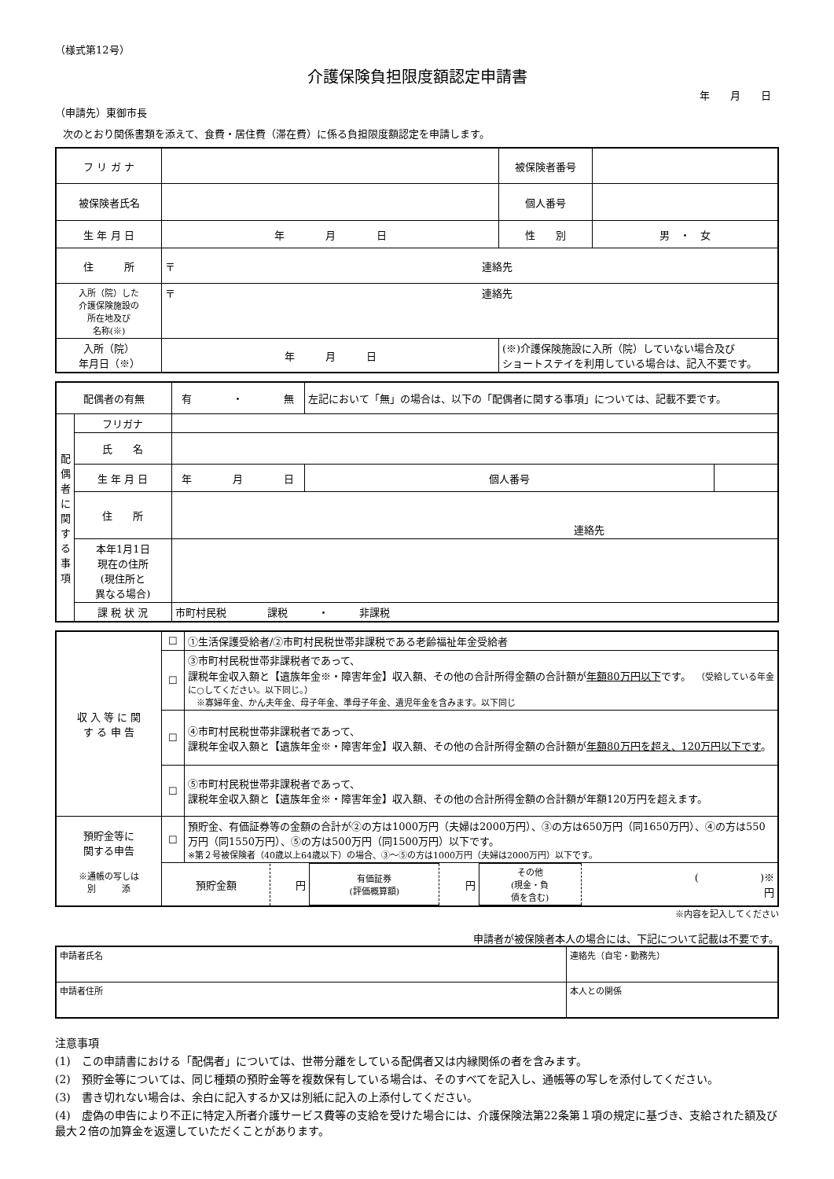（様式第12号）
介護保険負担限度額認定申請書
年　　月　　日
（申請先）東御市長
次のとおり関係書類を添えて、食費・居住費（滞在費）に係る負担限度額認定を申請します。
| フ リ ガ ナ | | 被保険者番号 | |
| 被保険者氏名 | | 個人番号 | |
| 生 年 月 日 | 年 月 日 | 性 別 | 男 ・ 女 |
| 住 所 | 〒 連絡先 | | |
| 入所（院）した 介護保険施設の 所在地及び 名称(※) | 〒 連絡先 | | |
| 入所（院） 年月日（※） | 年 月 日 | (※)介護保険施設に入所（院）していない場合及び ショートステイを利用している場合は、記入不要です。 | |
| 配偶者の有無 | | 有 ・ 無 | 左記において「無」の場合は、以下の「配偶者に関する事項」については、記載不要です。 | |
| 配 偶 者 に 関 す る 事 項 | フリガナ | | | |
| | 氏 名 | | | |
| | 生 年 月 日 | 年 月 日 | 個人番号 | |
| | 住 所 | 連絡先 | | |
| | 本年1月1日 現在の住所 (現住所と 異なる場合) | | | |
| | 課 税 状 況 | 市町村民税 課税 ・ 非課税 | | |
| 収 入 等 に 関 す る 申 告 | ☐ | ①生活保護受給者/②市町村民税世帯非課税である老齢福祉年金受給者 |
| | ☐ | ③市町村民税世帯非課税者であって、 課税年金収入額と【遺族年金※・障害年金】収入額、その他の合計所得金額の合計額が 年額80万円以下 です。 （受給している年金に○してください。以下同じ。） ※寡婦年金、かん夫年金、母子年金、準母子年金、遺児年金を含みます。以下同じ |
| | ☐ | ④市町村民税世帯非課税者であって、 課税年金収入額と【遺族年金※・障害年金】収入額、その他の合計所得金額の合計額が 年額80万円を超え、120万円以下です 。 |
| | ☐ | ⑤市町村民税世帯非課税者であって、 課税年金収入額と【遺族年金※・障害年金】収入額、その他の合計所得金額の合計額が年額120万円を超えます。 |
| 預貯金等に 関する申告 ※通帳の写しは 別 添 | ☐ | 預貯金、有価証券等の金額の合計が②の方は1000万円（夫婦は2000万円）、③の方は650万円（同1650万円）、④の方は550万円（同1550万円）、⑤の方は500万円（同1500万円）以下です。 ※第２号被保険者（40歳以上64歳以下）の場合、③～⑤の方は1000万円（夫婦は2000万円）以下です。 |
| | / 預貯金額 / 円 / 有価証券 (評価概算額) / 円 / その他 (現金・負 債を含む) / ( )※ 円 / | |
※内容を記入してください
申請者が被保険者本人の場合には、下記について記載は不要です。
| 申請者氏名 | 連絡先（自宅・勤務先） |
| 申請者住所 | 本人との関係 |
注意事項
(1)　この申請書における「配偶者」については、世帯分離をしている配偶者又は内縁関係の者を含みます。
(2)　預貯金等については、同じ種類の預貯金等を複数保有している場合は、そのすべてを記入し、通帳等の写しを添付してください。
(3)　書き切れない場合は、余白に記入するか又は別紙に記入の上添付してください。
(4)　虚偽の申告により不正に特定入所者介護サービス費等の支給を受けた場合には、介護保険法第22条第１項の規定に基づき、支給された額及び最大２倍の加算金を返還していただくことがあります。